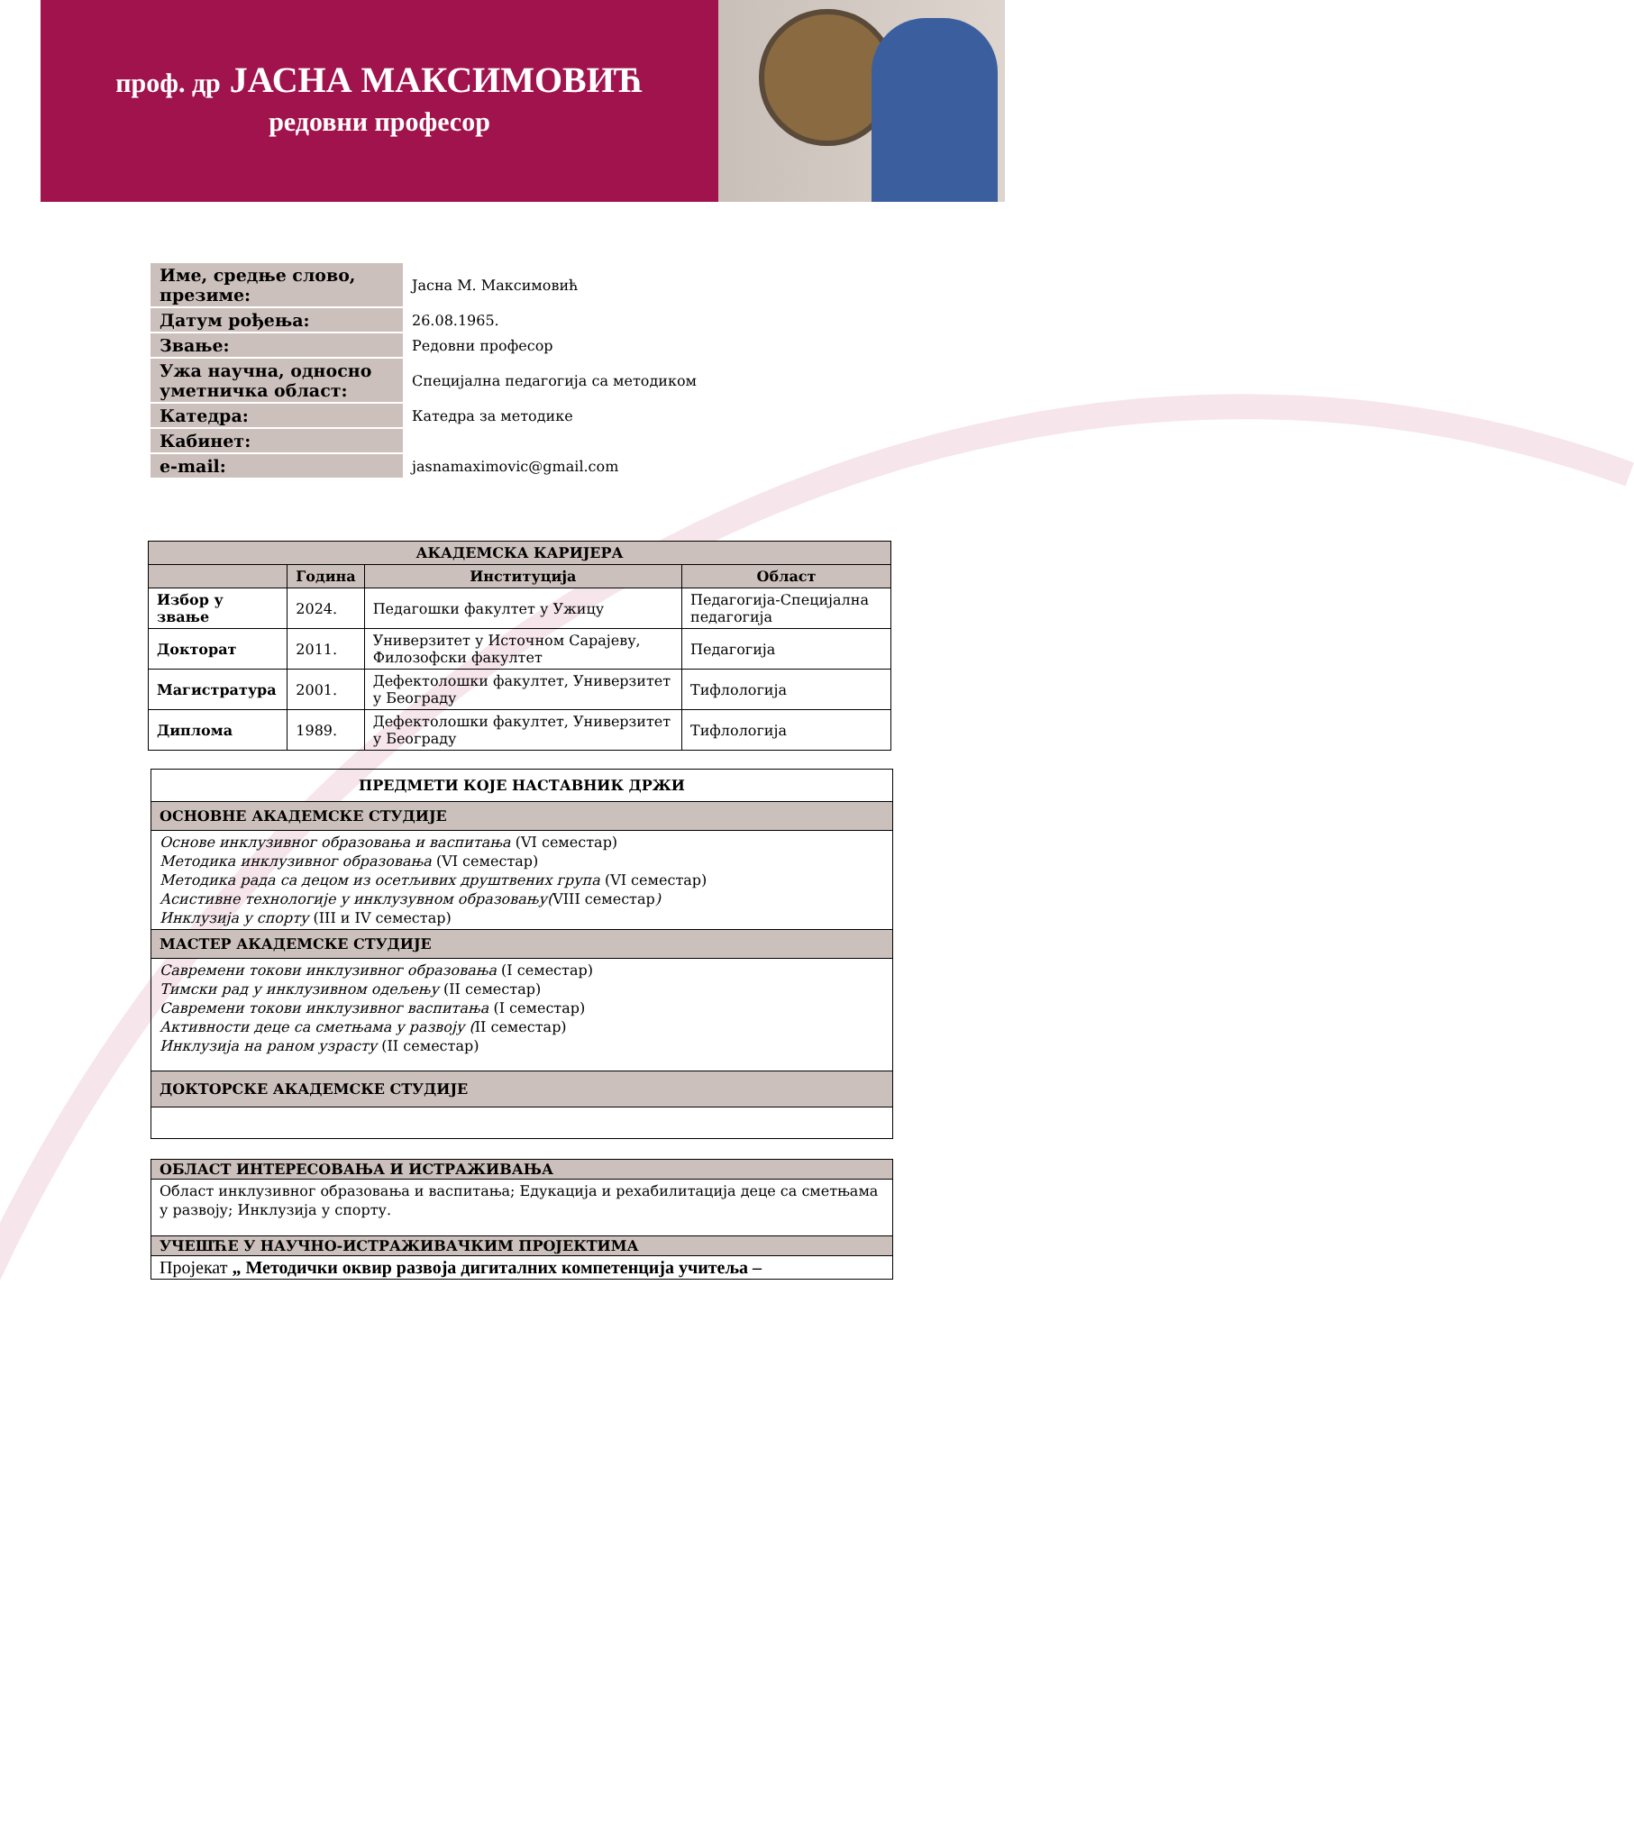проф. др ЈАСНА МАКСИМОВИЋ
редовни професор
| Име, средње слово, презиме: | Јасна М. Максимовић |
| Датум рођења: | 26.08.1965. |
| Звање: | Редовни професор |
| Ужа научна, односно уметничка област: | Специјална педагогија са методиком |
| Катедра: | Катедра за методике |
| Кабинет: | |
| e-mail: | jasnamaximovic@gmail.com |
| АКАДЕМСКА КАРИЈЕРА | | | |
| --- | --- | --- | --- |
| | Година | Институција | Област |
| Избор у звање | 2024. | Педагошки факултет у Ужицу | Педагогија-Специјална педагогија |
| Докторат | 2011. | Универзитет у Источном Сарајеву, Филозофски факултет | Педагогија |
| Магистратура | 2001. | Дефектолошки факултет, Универзитет у Београду | Тифлологија |
| Диплома | 1989. | Дефектолошки факултет, Универзитет у Београду | Тифлологија |
ПРЕДМЕТИ КОЈЕ НАСТАВНИК ДРЖИ
ОСНОВНЕ АКАДЕМСКЕ СТУДИЈЕ
Основе инклузивног образовања и васпитања (VI семестар)
Методика инклузивног образовања (VI семестар)
Методика рада са децом из осетљивих друштвених група (VI семестар)
Асистивне технологије у инклузувном образовању(VIII семестар)
Инклузија у спорту (III и IV семестар)
МАСТЕР АКАДЕМСКЕ СТУДИЈЕ
Савремени токови инклузивног образовања (I семестар)
Тимски рад у инклузивном одељењу (II семестар)
Савремени токови инклузивног васпитања (I семестар)
Активности деце са сметњама у развоју (II семестар)
Инклузија на раном узрасту (II семестар)
ДОКТОРСКЕ АКАДЕМСКЕ СТУДИЈЕ
ОБЛАСТ ИНТЕРЕСОВАЊА И ИСТРАЖИВАЊА
Област инклузивног образовања и васпитања; Едукација и рехабилитација деце са сметњама у развоју; Инклузија у спорту.
УЧЕШЋЕ У НАУЧНО-ИСТРАЖИВАЧКИМ ПРОЈЕКТИМА
Пројекат „ Методички оквир развоја дигиталних компетенција учитеља –